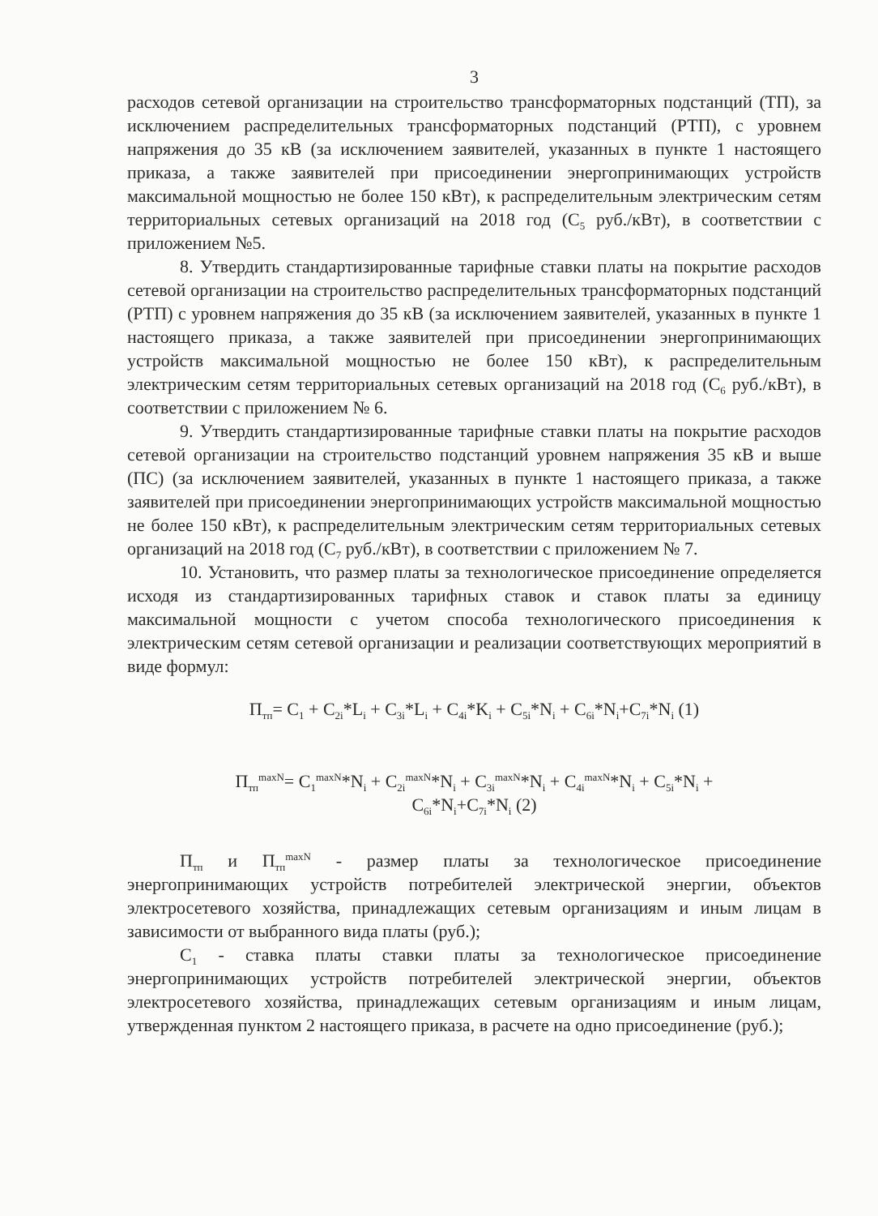3
расходов сетевой организации на строительство трансформаторных подстанций (ТП), за исключением распределительных трансформаторных подстанций (РТП), с уровнем напряжения до 35 кВ (за исключением заявителей, указанных в пункте 1 настоящего приказа, а также заявителей при присоединении энергопринимающих устройств максимальной мощностью не более 150 кВт), к распределительным электрическим сетям территориальных сетевых организаций на 2018 год (С<sub>5</sub> руб./кВт), в соответствии с приложением №5.
8. Утвердить стандартизированные тарифные ставки платы на покрытие расходов сетевой организации на строительство распределительных трансформаторных подстанций (РТП) с уровнем напряжения до 35 кВ (за исключением заявителей, указанных в пункте 1 настоящего приказа, а также заявителей при присоединении энергопринимающих устройств максимальной мощностью не более 150 кВт), к распределительным электрическим сетям территориальных сетевых организаций на 2018 год (С<sub>6</sub> руб./кВт), в соответствии с приложением № 6.
9. Утвердить стандартизированные тарифные ставки платы на покрытие расходов сетевой организации на строительство подстанций уровнем напряжения 35 кВ и выше (ПС) (за исключением заявителей, указанных в пункте 1 настоящего приказа, а также заявителей при присоединении энергопринимающих устройств максимальной мощностью не более 150 кВт), к распределительным электрическим сетям территориальных сетевых организаций на 2018 год (С<sub>7</sub> руб./кВт), в соответствии с приложением № 7.
10. Установить, что размер платы за технологическое присоединение определяется исходя из стандартизированных тарифных ставок и ставок платы за единицу максимальной мощности с учетом способа технологического присоединения к электрическим сетям сетевой организации и реализации соответствующих мероприятий в виде формул:
П<sub>тп</sub>= С<sub>1</sub> + С<sub>2i</sub>*L<sub>i</sub> + С<sub>3i</sub>*L<sub>i</sub> + С<sub>4i</sub>*K<sub>i</sub> + С<sub>5i</sub>*N<sub>i</sub> + С<sub>6i</sub>*N<sub>i</sub>+С<sub>7i</sub>*N<sub>i</sub> (1)
П<sub>тп</sub><sup>maxN</sup>= С<sub>1</sub><sup>maxN</sup>*N<sub>i</sub> + С<sub>2i</sub><sup>maxN</sup>*N<sub>i</sub> + С<sub>3i</sub><sup>maxN</sup>*N<sub>i</sub> + С<sub>4i</sub><sup>maxN</sup>*N<sub>i</sub> + С<sub>5i</sub>*N<sub>i</sub> +
С<sub>6i</sub>*N<sub>i</sub>+С<sub>7i</sub>*N<sub>i</sub> (2)
П<sub>тп</sub> и П<sub>тп</sub><sup>maxN</sup> - размер платы за технологическое присоединение энергопринимающих устройств потребителей электрической энергии, объектов электросетевого хозяйства, принадлежащих сетевым организациям и иным лицам в зависимости от выбранного вида платы (руб.);
С<sub>1</sub> - ставка платы ставки платы за технологическое присоединение энергопринимающих устройств потребителей электрической энергии, объектов электросетевого хозяйства, принадлежащих сетевым организациям и иным лицам, утвержденная пунктом 2 настоящего приказа, в расчете на одно присоединение (руб.);